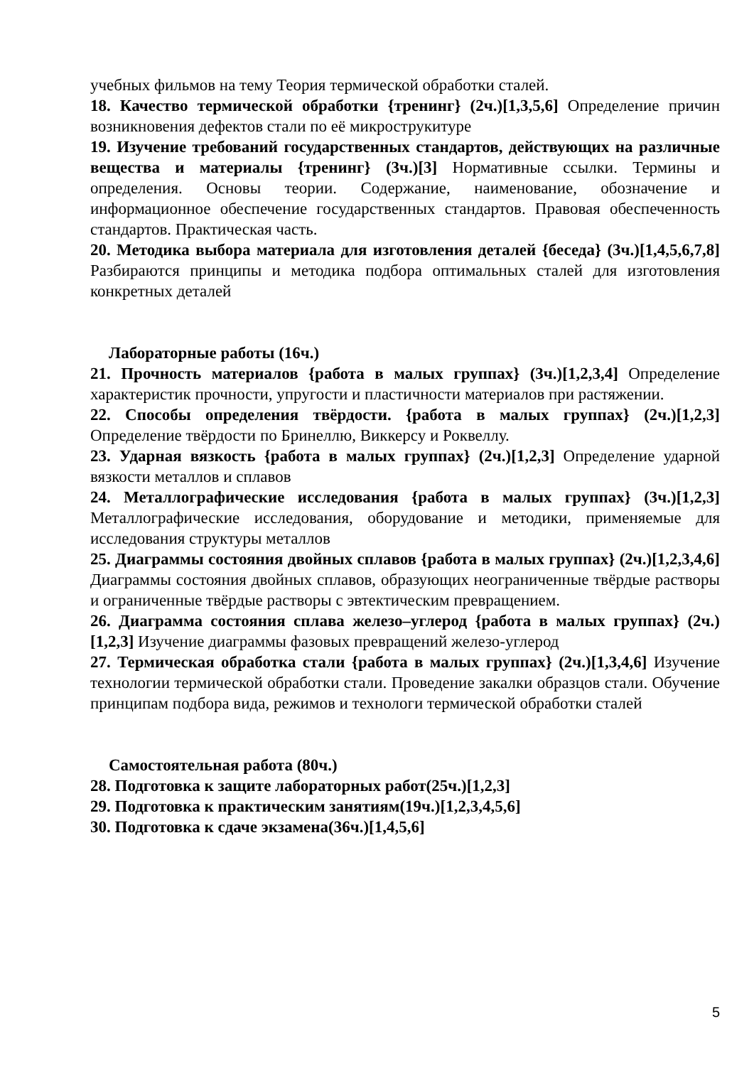учебных фильмов на тему Теория термической обработки сталей.
18. Качество термической обработки {тренинг} (2ч.)[1,3,5,6] Определение причин возникновения дефектов стали по её микрострукитуре
19. Изучение требований государственных стандартов, действующих на различные вещества и материалы {тренинг} (3ч.)[3] Нормативные ссылки. Термины и определения. Основы теории. Содержание, наименование, обозначение и информационное обеспечение государственных стандартов. Правовая обеспеченность стандартов. Практическая часть.
20. Методика выбора материала для изготовления деталей {беседа} (3ч.)[1,4,5,6,7,8] Разбираются принципы и методика подбора оптимальных сталей для изготовления конкретных деталей
Лабораторные работы (16ч.)
21. Прочность материалов {работа в малых группах} (3ч.)[1,2,3,4] Определение характеристик прочности, упругости и пластичности материалов при растяжении.
22. Способы определения твёрдости. {работа в малых группах} (2ч.)[1,2,3] Определение твёрдости по Бринеллю, Виккерсу и Роквеллу.
23. Ударная вязкость {работа в малых группах} (2ч.)[1,2,3] Определение ударной вязкости металлов и сплавов
24. Металлографические исследования {работа в малых группах} (3ч.)[1,2,3] Металлографические исследования, оборудование и методики, применяемые для исследования структуры металлов
25. Диаграммы состояния двойных сплавов {работа в малых группах} (2ч.)[1,2,3,4,6] Диаграммы состояния двойных сплавов, образующих неограниченные твёрдые растворы и ограниченные твёрдые растворы с эвтектическим превращением.
26. Диаграмма состояния сплава железо–углерод {работа в малых группах} (2ч.)[1,2,3] Изучение диаграммы фазовых превращений железо-углерод
27. Термическая обработка стали {работа в малых группах} (2ч.)[1,3,4,6] Изучение технологии термической обработки стали. Проведение закалки образцов стали. Обучение принципам подбора вида, режимов и технологи термической обработки сталей
Самостоятельная работа (80ч.)
28. Подготовка к защите лабораторных работ(25ч.)[1,2,3]
29. Подготовка к практическим занятиям(19ч.)[1,2,3,4,5,6]
30. Подготовка к сдаче экзамена(36ч.)[1,4,5,6]
5